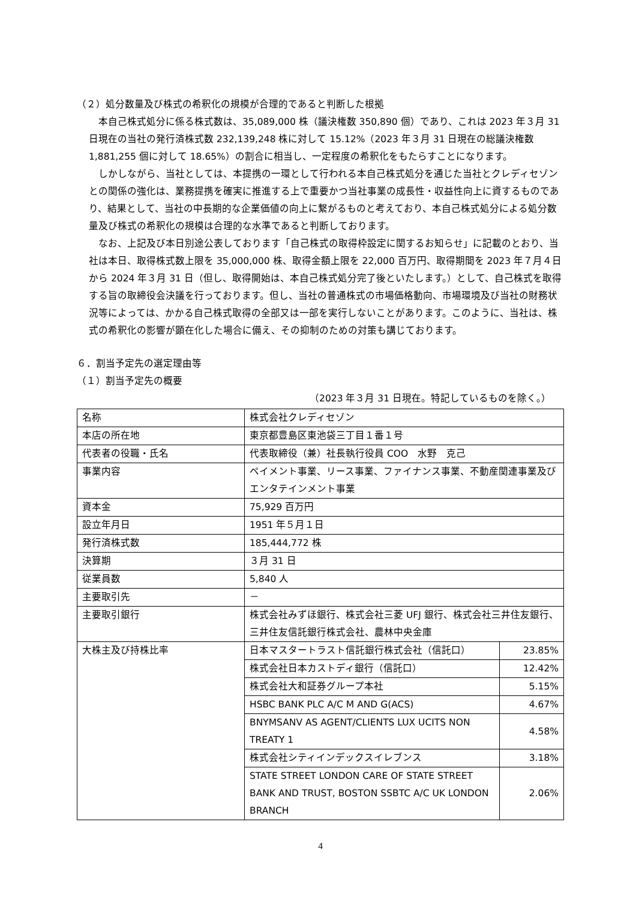（２）処分数量及び株式の希釈化の規模が合理的であると判断した根拠
本自己株式処分に係る株式数は、35,089,000 株（議決権数 350,890 個）であり、これは 2023 年３月 31 日現在の当社の発行済株式数 232,139,248 株に対して 15.12%（2023 年３月 31 日現在の総議決権数 1,881,255 個に対して 18.65%）の割合に相当し、一定程度の希釈化をもたらすことになります。
しかしながら、当社としては、本提携の一環として行われる本自己株式処分を通じた当社とクレディセゾンとの関係の強化は、業務提携を確実に推進する上で重要かつ当社事業の成長性・収益性向上に資するものであり、結果として、当社の中長期的な企業価値の向上に繋がるものと考えており、本自己株式処分による処分数量及び株式の希釈化の規模は合理的な水準であると判断しております。
なお、上記及び本日別途公表しております「自己株式の取得枠設定に関するお知らせ」に記載のとおり、当社は本日、取得株式数上限を 35,000,000 株、取得金額上限を 22,000 百万円、取得期間を 2023 年７月４日から 2024 年３月 31 日（但し、取得開始は、本自己株式処分完了後といたします。）として、自己株式を取得する旨の取締役会決議を行っております。但し、当社の普通株式の市場価格動向、市場環境及び当社の財務状況等によっては、かかる自己株式取得の全部又は一部を実行しないことがあります。このように、当社は、株式の希釈化の影響が顕在化した場合に備え、その抑制のための対策も講じております。
６．割当予定先の選定理由等
（１）割当予定先の概要
（2023 年３月 31 日現在。特記しているものを除く。）
| 名称 | 株式会社クレディセゾン | |
| 本店の所在地 | 東京都豊島区東池袋三丁目１番１号 | |
| 代表者の役職・氏名 | 代表取締役（兼）社長執行役員 COO 水野 克己 | |
| 事業内容 | ペイメント事業、リース事業、ファイナンス事業、不動産関連事業及びエンタテインメント事業 | |
| 資本金 | 75,929 百万円 | |
| 設立年月日 | 1951 年５月１日 | |
| 発行済株式数 | 185,444,772 株 | |
| 決算期 | ３月 31 日 | |
| 従業員数 | 5,840 人 | |
| 主要取引先 | － | |
| 主要取引銀行 | 株式会社みずほ銀行、株式会社三菱 UFJ 銀行、株式会社三井住友銀行、三井住友信託銀行株式会社、農林中央金庫 | |
| 大株主及び持株比率 | 日本マスタートラスト信託銀行株式会社（信託口） | 23.85% |
| | 株式会社日本カストディ銀行（信託口） | 12.42% |
| | 株式会社大和証券グループ本社 | 5.15% |
| | HSBC BANK PLC A/C M AND G(ACS) | 4.67% |
| | BNYMSANV AS AGENT/CLIENTS LUX UCITS NON TREATY 1 | 4.58% |
| | 株式会社シティインデックスイレブンス | 3.18% |
| | STATE STREET LONDON CARE OF STATE STREET BANK AND TRUST, BOSTON SSBTC A/C UK LONDON BRANCH | 2.06% |
4